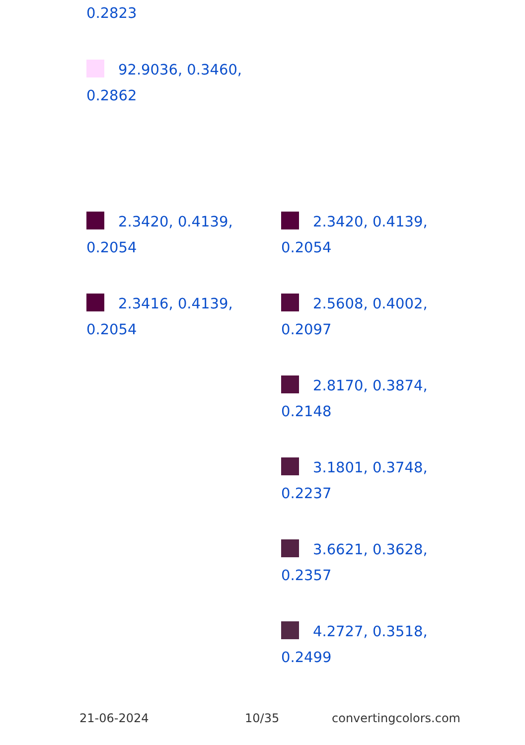0.2823
92.9036, 0.3460, 0.2862
2.3420, 0.4139, 0.2054
2.3420, 0.4139, 0.2054
2.3416, 0.4139, 0.2054
2.5608, 0.4002, 0.2097
2.8170, 0.3874, 0.2148
3.1801, 0.3748, 0.2237
3.6621, 0.3628, 0.2357
4.2727, 0.3518, 0.2499
21-06-2024 10/35 convertingcolors.com